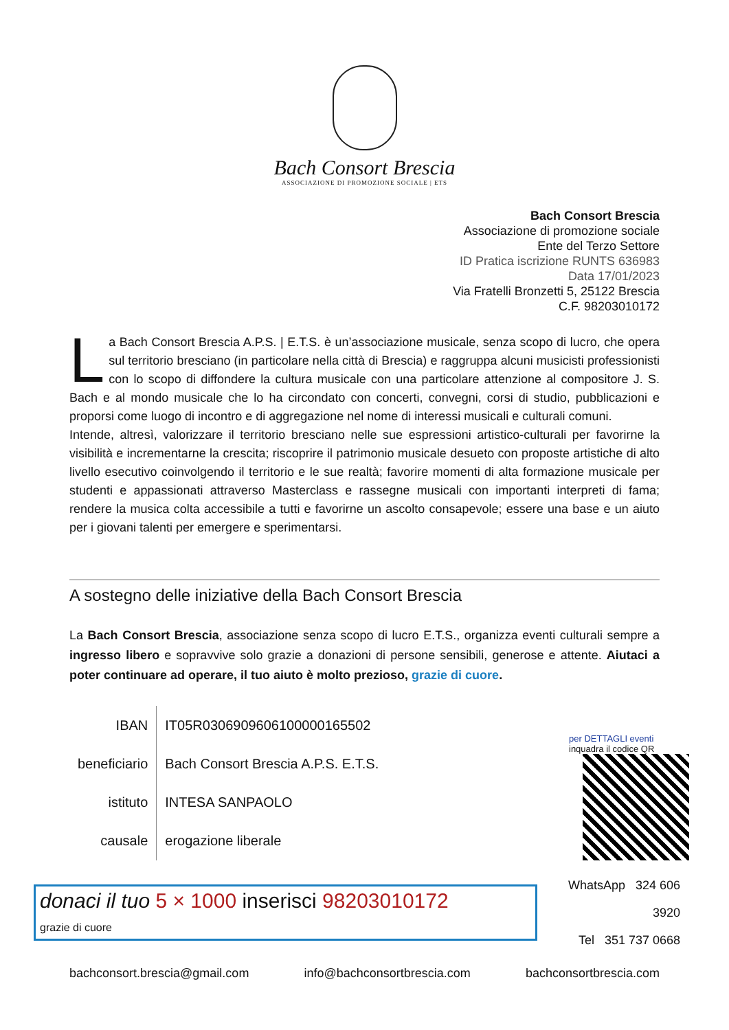Bach Consort Brescia
ASSOCIAZIONE DI PROMOZIONE SOCIALE | ETS
Bach Consort Brescia
Associazione di promozione sociale
Ente del Terzo Settore
ID Pratica iscrizione RUNTS 636983
Data 17/01/2023
Via Fratelli Bronzetti 5, 25122 Brescia
C.F. 98203010172
La Bach Consort Brescia A.P.S. | E.T.S. è un’associazione musicale, senza scopo di lucro, che opera sul territorio bresciano (in particolare nella città di Brescia) e raggruppa alcuni musicisti professionisti con lo scopo di diffondere la cultura musicale con una particolare attenzione al compositore J. S. Bach e al mondo musicale che lo ha circondato con concerti, convegni, corsi di studio, pubblicazioni e proporsi come luogo di incontro e di aggregazione nel nome di interessi musicali e culturali comuni.
Intende, altresì, valorizzare il territorio bresciano nelle sue espressioni artistico-culturali per favorirne la visibilità e incrementarne la crescita; riscoprire il patrimonio musicale desueto con proposte artistiche di alto livello esecutivo coinvolgendo il territorio e le sue realtà; favorire momenti di alta formazione musicale per studenti e appassionati attraverso Masterclass e rassegne musicali con importanti interpreti di fama; rendere la musica colta accessibile a tutti e favorirne un ascolto consapevole; essere una base e un aiuto per i giovani talenti per emergere e sperimentarsi.
A sostegno delle iniziative della Bach Consort Brescia
La Bach Consort Brescia, associazione senza scopo di lucro E.T.S., organizza eventi culturali sempre a ingresso libero e sopravvive solo grazie a donazioni di persone sensibili, generose e attente. Aiutaci a poter continuare ad operare, il tuo aiuto è molto prezioso, grazie di cuore.
| IBAN | IT05R0306909606100000165502 |
| beneficiario | Bach Consort Brescia A.P.S. E.T.S. |
| istituto | INTESA SANPAOLO |
| causale | erogazione liberale |
per DETTAGLI eventi
inquadra il codice QR
donaci il tuo 5 × 1000 inserisci 98203010172
grazie di cuore
WhatsApp 324 606 3920
Tel 351 737 0668
bachconsort.brescia@gmail.com info@bachconsortbrescia.com bachconsortbrescia.com